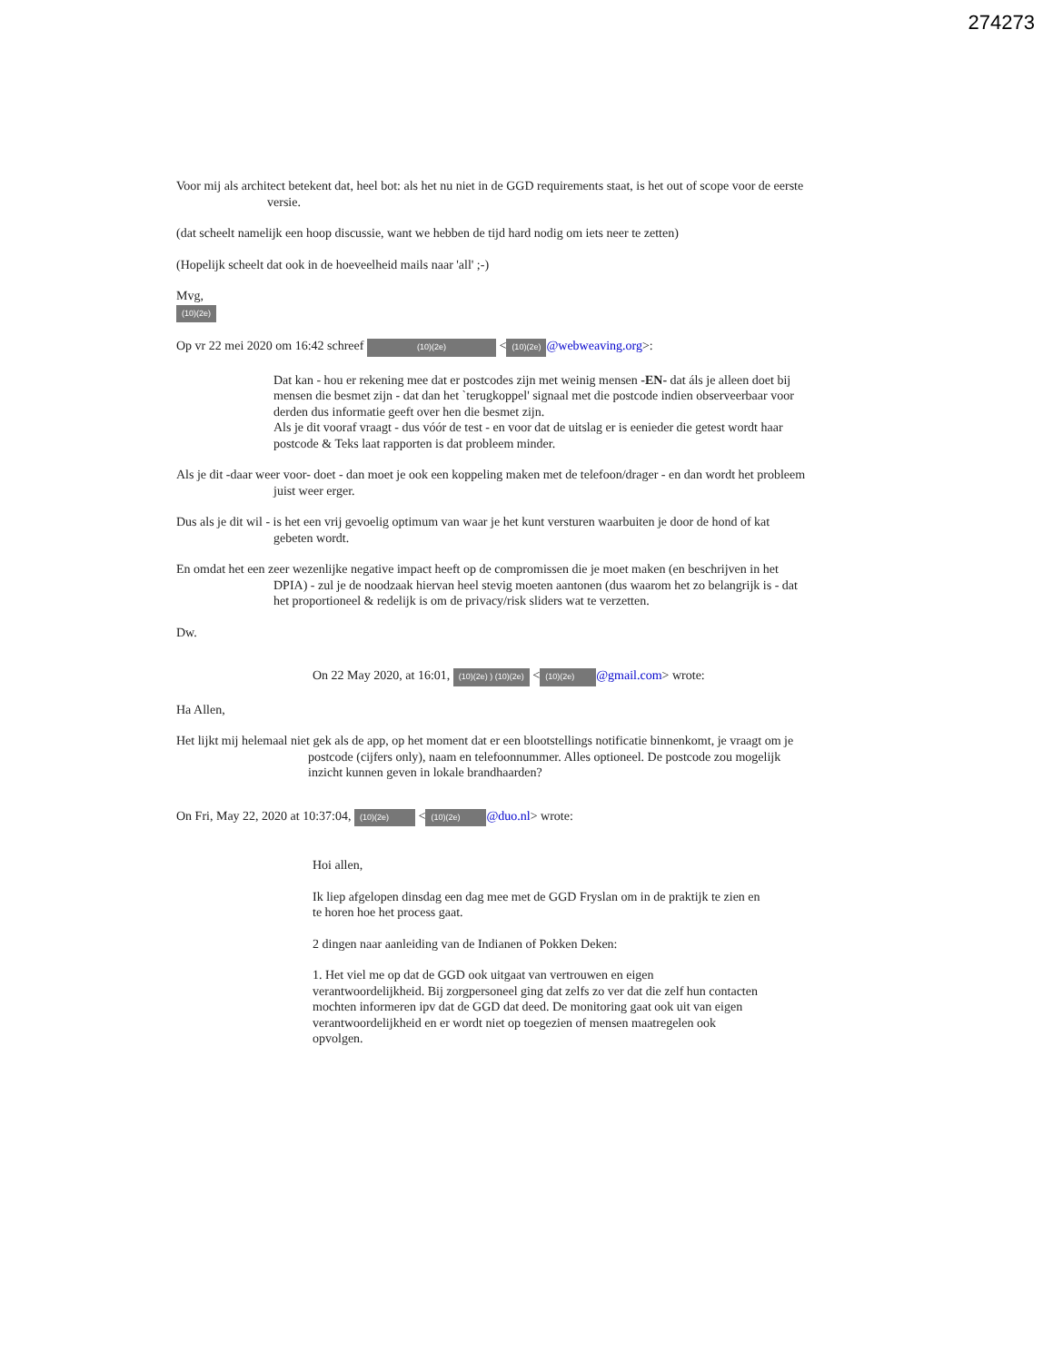274273
Voor mij als architect betekent dat, heel bot: als het nu niet in de GGD requirements staat, is het out of scope voor de eerste versie.
(dat scheelt namelijk een hoop discussie, want we hebben de tijd hard nodig om iets neer te zetten)
(Hopelijk scheelt dat ook in de hoeveelheid mails naar 'all' ;-)
Mvg,
(10)(2e)
Op vr 22 mei 2020 om 16:42 schreef (10)(2e) < (10)(2e) @webweaving.org>:
Dat kan - hou er rekening mee dat er postcodes zijn met weinig mensen -EN- dat áls je alleen doet bij mensen die besmet zijn - dat dan het `terugkoppel' signaal met die postcode indien observeerbaar voor derden dus informatie geeft over hen die besmet zijn.
Als je dit vooraf vraagt - dus vóór de test - en voor dat de uitslag er is eenieder die getest wordt haar postcode & Teks laat rapporten is dat probleem minder.
Als je dit -daar weer voor- doet - dan moet je ook een koppeling maken met de telefoon/drager - en dan wordt het probleem juist weer erger.
Dus als je dit wil - is het een vrij gevoelig optimum van waar je het kunt versturen waarbuiten je door de hond of kat gebeten wordt.
En omdat het een zeer wezenlijke negative impact heeft op de compromissen die je moet maken (en beschrijven in het DPIA) - zul je de noodzaak hiervan heel stevig moeten aantonen (dus waarom het zo belangrijk is - dat het proportioneel & redelijk is om de privacy/risk sliders wat te verzetten.
Dw.
On 22 May 2020, at 16:01, (10)(2e) ) (10)(2e) < (10)(2e) @gmail.com> wrote:
Ha Allen,
Het lijkt mij helemaal niet gek als de app, op het moment dat er een blootstellings notificatie binnenkomt, je vraagt om je postcode (cijfers only), naam en telefoonnummer. Alles optioneel. De postcode zou mogelijk inzicht kunnen geven in lokale brandhaarden?
On Fri, May 22, 2020 at 10:37:04, (10)(2e) < (10)(2e) @duo.nl> wrote:
Hoi allen,
Ik liep afgelopen dinsdag een dag mee met de GGD Fryslan om in de praktijk te zien en te horen hoe het process gaat.
2 dingen naar aanleiding van de Indianen of Pokken Deken:
1. Het viel me op dat de GGD ook uitgaat van vertrouwen en eigen verantwoordelijkheid. Bij zorgpersoneel ging dat zelfs zo ver dat die zelf hun contacten mochten informeren ipv dat de GGD dat deed. De monitoring gaat ook uit van eigen verantwoordelijkheid en er wordt niet op toegezien of mensen maatregelen ook opvolgen.